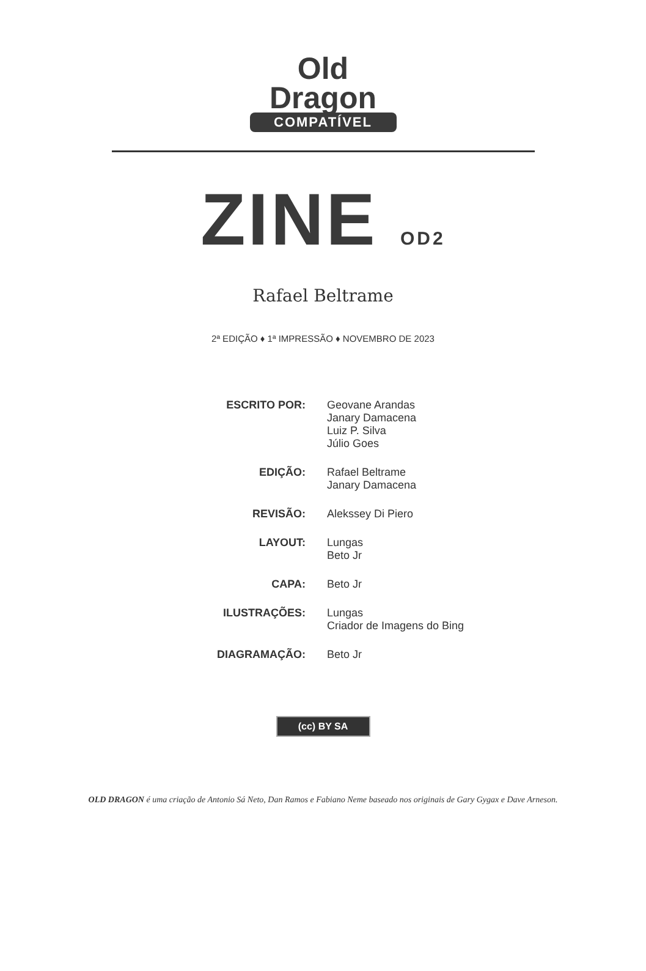Old
Dragon
COMPATÍVEL
ZINE OD2
Rafael Beltrame
2ª EDIÇÃO ♦ 1ª IMPRESSÃO ♦ NOVEMBRO DE 2023
ESCRITO POR: Geovane Arandas
Janary Damacena
Luiz P. Silva
Júlio Goes
EDIÇÃO: Rafael Beltrame
Janary Damacena
REVISÃO: Alekssey Di Piero
LAYOUT: Lungas
Beto Jr
CAPA: Beto Jr
ILUSTRAÇÕES: Lungas
Criador de Imagens do Bing
DIAGRAMAÇÃO: Beto Jr
(cc) BY SA
OLD DRAGON é uma criação de Antonio Sá Neto, Dan Ramos e Fabiano Neme baseado nos originais de Gary Gygax e Dave Arneson.